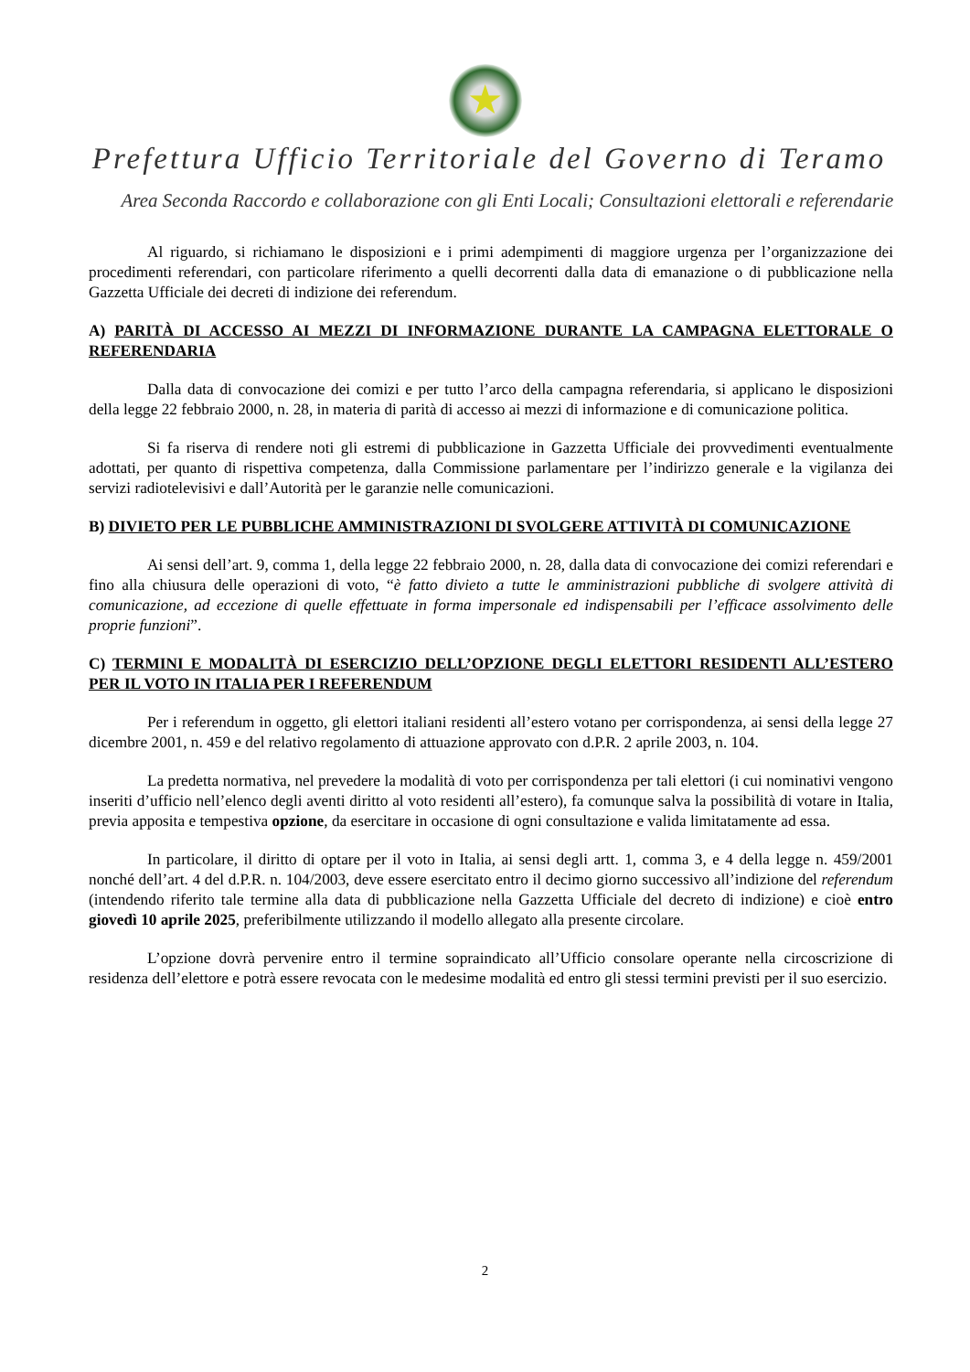★
Prefettura Ufficio Territoriale del Governo di Teramo
Area Seconda Raccordo e collaborazione con gli Enti Locali; Consultazioni elettorali e referendarie
Al riguardo, si richiamano le disposizioni e i primi adempimenti di maggiore urgenza per l’organizzazione dei procedimenti referendari, con particolare riferimento a quelli decorrenti dalla data di emanazione o di pubblicazione nella Gazzetta Ufficiale dei decreti di indizione dei referendum.
A) PARITÀ DI ACCESSO AI MEZZI DI INFORMAZIONE DURANTE LA CAMPAGNA ELETTORALE O REFERENDARIA
Dalla data di convocazione dei comizi e per tutto l’arco della campagna referendaria, si applicano le disposizioni della legge 22 febbraio 2000, n. 28, in materia di parità di accesso ai mezzi di informazione e di comunicazione politica.
Si fa riserva di rendere noti gli estremi di pubblicazione in Gazzetta Ufficiale dei provvedimenti eventualmente adottati, per quanto di rispettiva competenza, dalla Commissione parlamentare per l’indirizzo generale e la vigilanza dei servizi radiotelevisivi e dall’Autorità per le garanzie nelle comunicazioni.
B) DIVIETO PER LE PUBBLICHE AMMINISTRAZIONI DI SVOLGERE ATTIVITÀ DI COMUNICAZIONE
Ai sensi dell’art. 9, comma 1, della legge 22 febbraio 2000, n. 28, dalla data di convocazione dei comizi referendari e fino alla chiusura delle operazioni di voto, “è fatto divieto a tutte le amministrazioni pubbliche di svolgere attività di comunicazione, ad eccezione di quelle effettuate in forma impersonale ed indispensabili per l’efficace assolvimento delle proprie funzioni”.
C) TERMINI E MODALITÀ DI ESERCIZIO DELL’OPZIONE DEGLI ELETTORI RESIDENTI ALL’ESTERO PER IL VOTO IN ITALIA PER I REFERENDUM
Per i referendum in oggetto, gli elettori italiani residenti all’estero votano per corrispondenza, ai sensi della legge 27 dicembre 2001, n. 459 e del relativo regolamento di attuazione approvato con d.P.R. 2 aprile 2003, n. 104.
La predetta normativa, nel prevedere la modalità di voto per corrispondenza per tali elettori (i cui nominativi vengono inseriti d’ufficio nell’elenco degli aventi diritto al voto residenti all’estero), fa comunque salva la possibilità di votare in Italia, previa apposita e tempestiva opzione, da esercitare in occasione di ogni consultazione e valida limitatamente ad essa.
In particolare, il diritto di optare per il voto in Italia, ai sensi degli artt. 1, comma 3, e 4 della legge n. 459/2001 nonché dell’art. 4 del d.P.R. n. 104/2003, deve essere esercitato entro il decimo giorno successivo all’indizione del referendum (intendendo riferito tale termine alla data di pubblicazione nella Gazzetta Ufficiale del decreto di indizione) e cioè entro giovedì 10 aprile 2025, preferibilmente utilizzando il modello allegato alla presente circolare.
L’opzione dovrà pervenire entro il termine sopraindicato all’Ufficio consolare operante nella circoscrizione di residenza dell’elettore e potrà essere revocata con le medesime modalità ed entro gli stessi termini previsti per il suo esercizio.
2